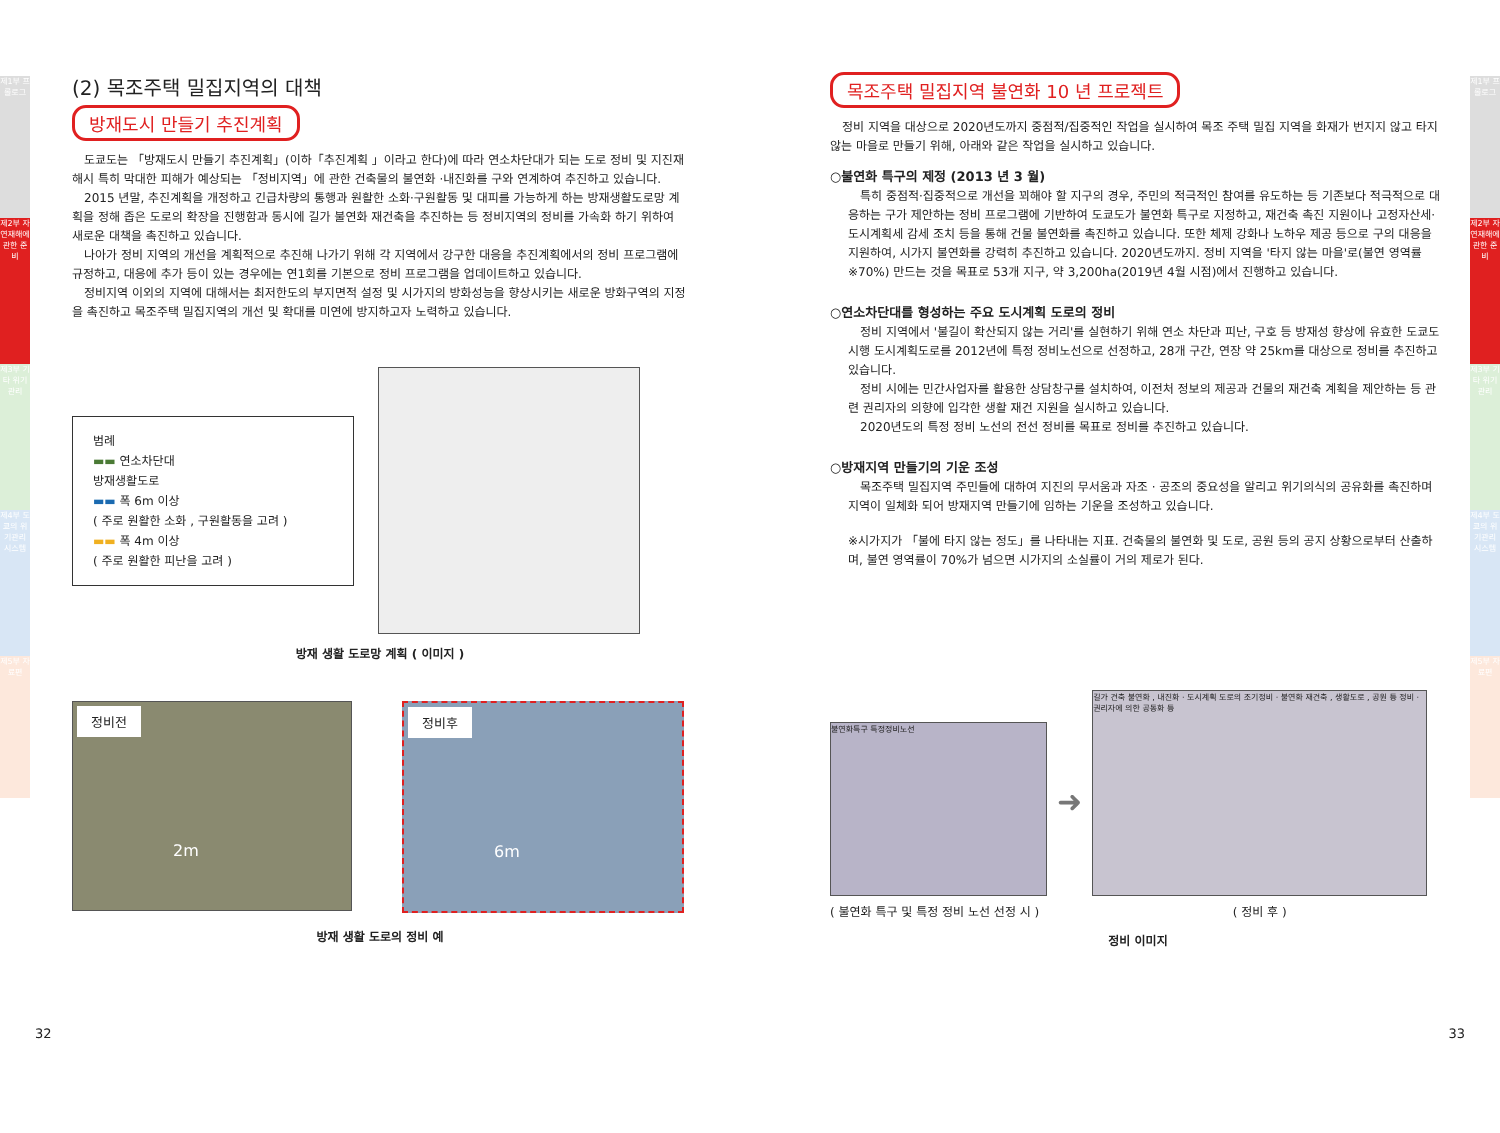제1부 프롤로그
제2부 자연재해에 관한 준비
제3부 기타 위기관리
제4부 도쿄의 위기관리 시스템
제5부 자료편
(2) 목조주택 밀집지역의 대책
방재도시 만들기 추진계획
도쿄도는 「방재도시 만들기 추진계획」(이하「추진계획 」이라고 한다)에 따라 연소차단대가 되는 도로 정비 및 지진재해시 특히 막대한 피해가 예상되는 「정비지역」에 관한 건축물의 불연화 ·내진화를 구와 연계하여 추진하고 있습니다.
2015 년말, 추진계획을 개정하고 긴급차량의 통행과 원활한 소화·구원활동 및 대피를 가능하게 하는 방재생활도로망 계획을 정해 좁은 도로의 확장을 진행함과 동시에 길가 불연화 재건축을 추진하는 등 정비지역의 정비를 가속화 하기 위하여 새로운 대책을 촉진하고 있습니다.
나아가 정비 지역의 개선을 계획적으로 추진해 나가기 위해 각 지역에서 강구한 대응을 추진계획에서의 정비 프로그램에 규정하고, 대응에 추가 등이 있는 경우에는 연1회를 기본으로 정비 프로그램을 업데이트하고 있습니다.
정비지역 이외의 지역에 대해서는 최저한도의 부지면적 설정 및 시가지의 방화성능을 향상시키는 새로운 방화구역의 지정을 촉진하고 목조주택 밀집지역의 개선 및 확대를 미연에 방지하고자 노력하고 있습니다.
범례
▬▬ 연소차단대
방재생활도로
▬▬ 폭 6m 이상
( 주로 원활한 소화 , 구원활동을 고려 )
▬▬ 폭 4m 이상
( 주로 원활한 피난을 고려 )
방재 생활 도로망 계획 ( 이미지 )
정비전
2m
정비후
6m
방재 생활 도로의 정비 예
32
제1부 프롤로그
제2부 자연재해에 관한 준비
제3부 기타 위기관리
제4부 도쿄의 위기관리 시스템
제5부 자료편
목조주택 밀집지역 불연화 10 년 프로젝트
정비 지역을 대상으로 2020년도까지 중점적/집중적인 작업을 실시하여 목조 주택 밀집 지역을 화재가 번지지 않고 타지 않는 마을로 만들기 위해, 아래와 같은 작업을 실시하고 있습니다.
○불연화 특구의 제정 (2013 년 3 월)
특히 중점적·집중적으로 개선을 꾀해야 할 지구의 경우, 주민의 적극적인 참여를 유도하는 등 기존보다 적극적으로 대응하는 구가 제안하는 정비 프로그램에 기반하여 도쿄도가 불연화 특구로 지정하고, 재건축 촉진 지원이나 고정자산세·도시계획세 감세 조치 등을 통해 건물 불연화를 촉진하고 있습니다. 또한 체제 강화나 노하우 제공 등으로 구의 대응을 지원하여, 시가지 불연화를 강력히 추진하고 있습니다. 2020년도까지. 정비 지역을 '타지 않는 마을'로(불연 영역률 ※70%) 만드는 것을 목표로 53개 지구, 약 3,200ha(2019년 4월 시점)에서 진행하고 있습니다.
○연소차단대를 형성하는 주요 도시계획 도로의 정비
정비 지역에서 '불길이 확산되지 않는 거리'를 실현하기 위해 연소 차단과 피난, 구호 등 방재성 향상에 유효한 도쿄도 시행 도시계획도로를 2012년에 특정 정비노선으로 선정하고, 28개 구간, 연장 약 25km를 대상으로 정비를 추진하고 있습니다.
정비 시에는 민간사업자를 활용한 상담창구를 설치하여, 이전처 정보의 제공과 건물의 재건축 계획을 제안하는 등 관련 권리자의 의향에 입각한 생활 재건 지원을 실시하고 있습니다.
2020년도의 특정 정비 노선의 전선 정비를 목표로 정비를 추진하고 있습니다.
○방재지역 만들기의 기운 조성
목조주택 밀집지역 주민들에 대하여 지진의 무서움과 자조 · 공조의 중요성을 알리고 위기의식의 공유화를 촉진하며 지역이 일체화 되어 방재지역 만들기에 임하는 기운을 조성하고 있습니다.
※시가지가 「불에 타지 않는 정도」를 나타내는 지표. 건축물의 불연화 및 도로, 공원 등의 공지 상황으로부터 산출하며, 불연 영역률이 70%가 넘으면 시가지의 소실률이 거의 제로가 된다.
불연화특구 특정정비노선
( 불연화 특구 및 특정 정비 노선 선정 시 )
➜
길가 건축 불연화 , 내진화 · 도시계획 도로의 조기정비 · 불연화 재건축 , 생활도로 , 공원 등 정비 · 권리자에 의한 공동화 등
( 정비 후 )
정비 이미지
33